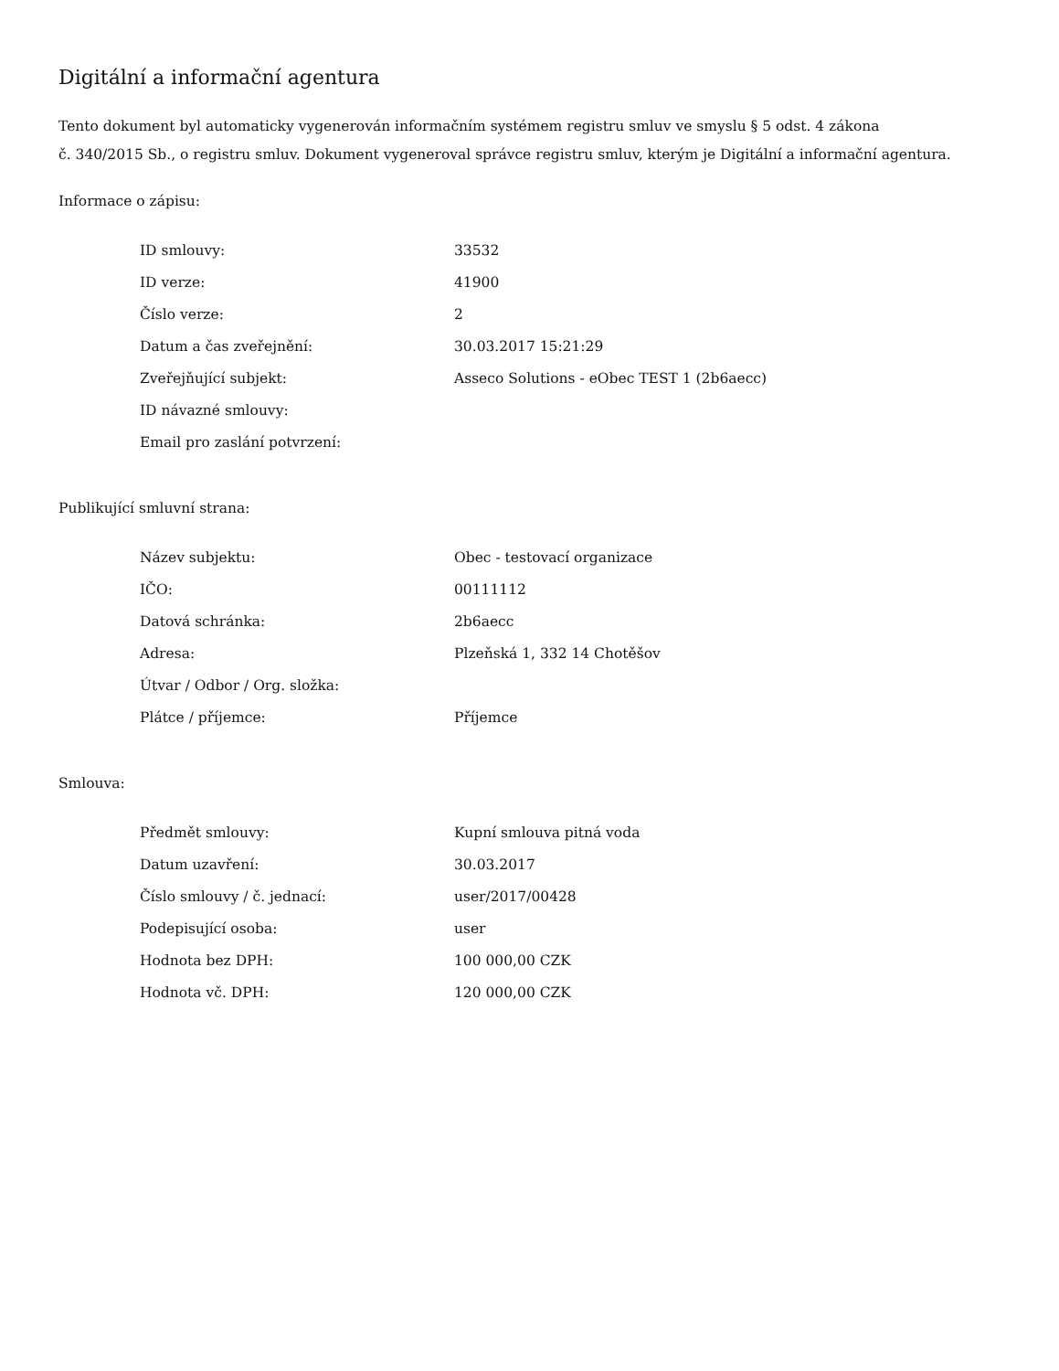Digitální a informační agentura
Tento dokument byl automaticky vygenerován informačním systémem registru smluv ve smyslu § 5 odst. 4 zákona
č. 340/2015 Sb., o registru smluv. Dokument vygeneroval správce registru smluv, kterým je Digitální a informační agentura.
Informace o zápisu:
| ID smlouvy: | 33532 |
| ID verze: | 41900 |
| Číslo verze: | 2 |
| Datum a čas zveřejnění: | 30.03.2017 15:21:29 |
| Zveřejňující subjekt: | Asseco Solutions - eObec TEST 1 (2b6aecc) |
| ID návazné smlouvy: | |
| Email pro zaslání potvrzení: | |
Publikující smluvní strana:
| Název subjektu: | Obec - testovací organizace |
| IČO: | 00111112 |
| Datová schránka: | 2b6aecc |
| Adresa: | Plzeňská 1, 332 14 Chotěšov |
| Útvar / Odbor / Org. složka: | |
| Plátce / příjemce: | Příjemce |
Smlouva:
| Předmět smlouvy: | Kupní smlouva pitná voda |
| Datum uzavření: | 30.03.2017 |
| Číslo smlouvy / č. jednací: | user/2017/00428 |
| Podepisující osoba: | user |
| Hodnota bez DPH: | 100 000,00 CZK |
| Hodnota vč. DPH: | 120 000,00 CZK |